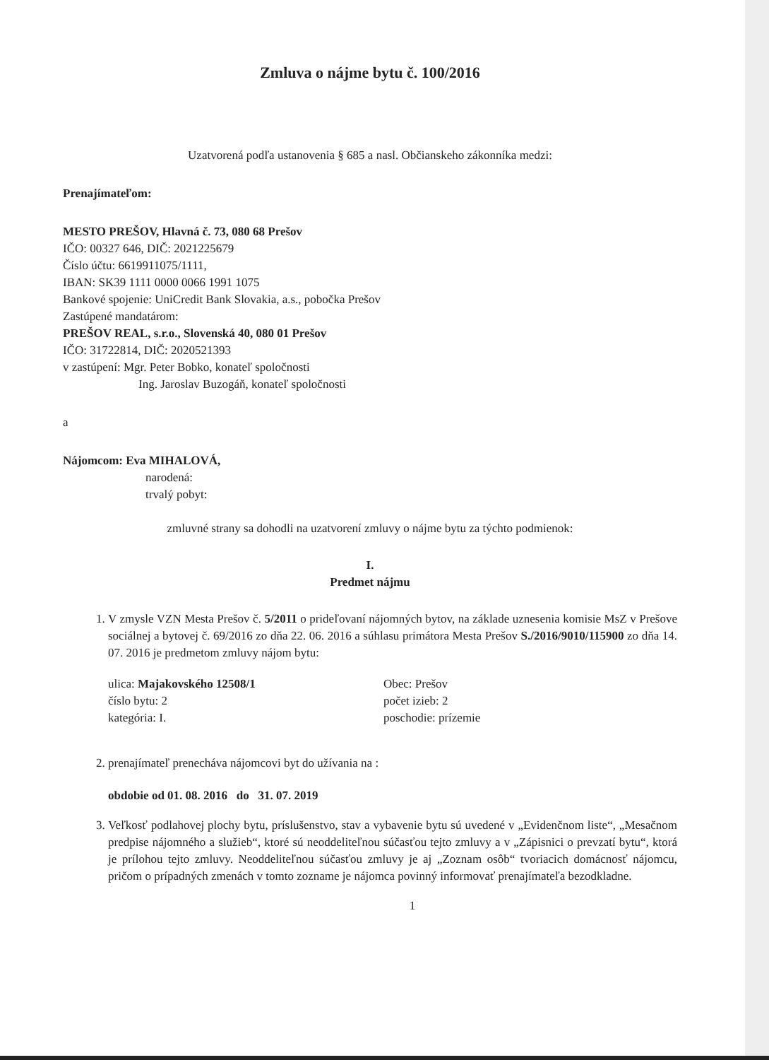Zmluva o nájme bytu č. 100/2016
Uzatvorená podľa ustanovenia § 685 a nasl. Občianskeho zákonníka medzi:
Prenajímateľom:
MESTO PREŠOV, Hlavná č. 73, 080 68 Prešov
IČO: 00327 646, DIČ: 2021225679
Číslo účtu: 6619911075/1111,
IBAN: SK39 1111 0000 0066 1991 1075
Bankové spojenie: UniCredit Bank Slovakia, a.s., pobočka Prešov
Zastúpené mandatárom:
PREŠOV REAL, s.r.o., Slovenská 40, 080 01 Prešov
IČO: 31722814, DIČ: 2020521393
v zastúpení: Mgr. Peter Bobko, konateľ spoločnosti
Ing. Jaroslav Buzogáň, konateľ spoločnosti
a
Nájomcom: Eva MIHALOVÁ,
narodená:
trvalý pobyt:
zmluvné strany sa dohodli na uzatvorení zmluvy o nájme bytu za týchto podmienok:
I.
Predmet nájmu
1. V zmysle VZN Mesta Prešov č. 5/2011 o prideľovaní nájomných bytov, na základe uznesenia komisie MsZ v Prešove sociálnej a bytovej č. 69/2016 zo dňa 22. 06. 2016 a súhlasu primátora Mesta Prešov S./2016/9010/115900 zo dňa 14. 07. 2016 je predmetom zmluvy nájom bytu:
ulica: Majakovského 12508/1
číslo bytu: 2
kategória: I.
Obec: Prešov
počet izieb: 2
poschodie: prízemie
2. prenajímateľ prenecháva nájomcovi byt do užívania na :
obdobie od 01. 08. 2016 do 31. 07. 2019
3. Veľkosť podlahovej plochy bytu, príslušenstvo, stav a vybavenie bytu sú uvedené v „Evidenčnom liste“, „Mesačnom predpise nájomného a služieb“, ktoré sú neoddeliteľnou súčasťou tejto zmluvy a v „Zápisnici o prevzatí bytu“, ktorá je prílohou tejto zmluvy. Neoddeliteľnou súčasťou zmluvy je aj „Zoznam osôb“ tvoriacich domácnosť nájomcu, pričom o prípadných zmenách v tomto zozname je nájomca povinný informovať prenajímateľa bezodkladne.
1